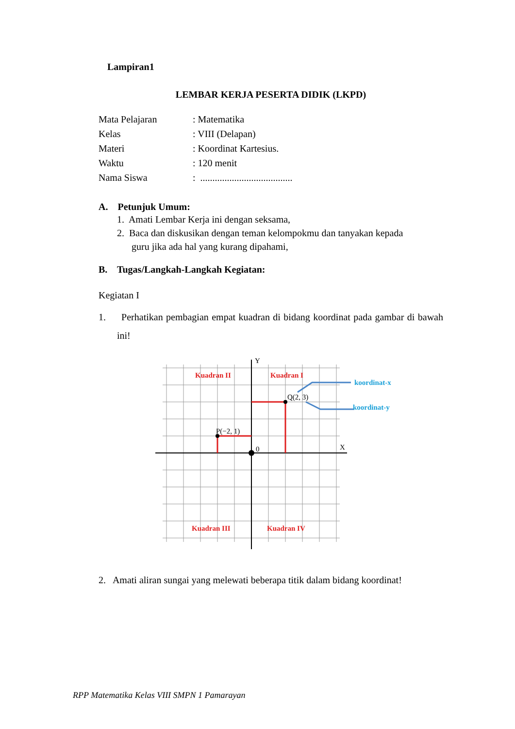Lampiran1
LEMBAR KERJA PESERTA DIDIK (LKPD)
| Mata Pelajaran | : Matematika |
| Kelas | : VIII (Delapan) |
| Materi | : Koordinat Kartesius. |
| Waktu | : 120 menit |
| Nama Siswa | : ...................................... |
A. Petunjuk Umum:
1. Amati Lembar Kerja ini dengan seksama,
2. Baca dan diskusikan dengan teman kelompokmu dan tanyakan kepada
guru jika ada hal yang kurang dipahami,
B. Tugas/Langkah-Langkah Kegiatan:
Kegiatan I
1. Perhatikan pembagian empat kuadran di bidang koordinat pada gambar di bawah ini!
Kuadran II
Kuadran I
Kuadran III
Kuadran IV
koordinat-x
koordinat-y
Q(2, 3)
P(−2, 1)
Y
X
0
2. Amati aliran sungai yang melewati beberapa titik dalam bidang koordinat!
RPP Matematika Kelas VIII SMPN 1 Pamarayan